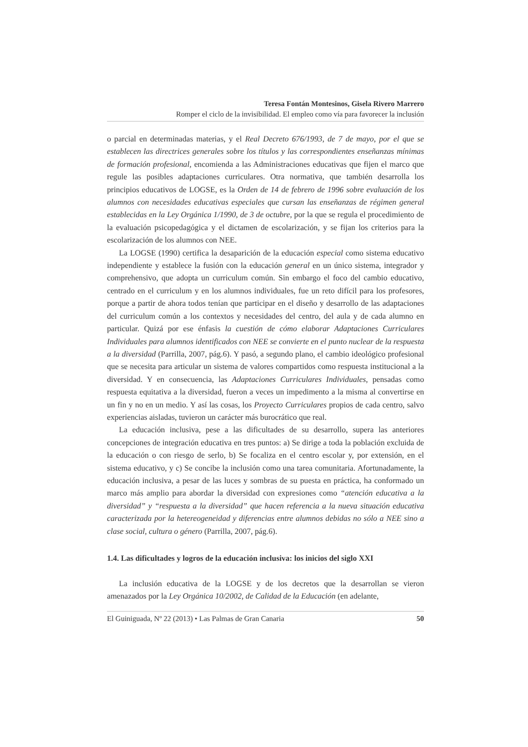Teresa Fontán Montesinos, Gisela Rivero Marrero
Romper el ciclo de la invisibilidad. El empleo como vía para favorecer la inclusión
o parcial en determinadas materias, y el Real Decreto 676/1993, de 7 de mayo, por el que se establecen las directrices generales sobre los títulos y las correspondientes enseñanzas mínimas de formación profesional, encomienda a las Administraciones educativas que fijen el marco que regule las posibles adaptaciones curriculares. Otra normativa, que también desarrolla los principios educativos de LOGSE, es la Orden de 14 de febrero de 1996 sobre evaluación de los alumnos con necesidades educativas especiales que cursan las enseñanzas de régimen general establecidas en la Ley Orgánica 1/1990, de 3 de octubre, por la que se regula el procedimiento de la evaluación psicopedagógica y el dictamen de escolarización, y se fijan los criterios para la escolarización de los alumnos con NEE.
La LOGSE (1990) certifica la desaparición de la educación especial como sistema educativo independiente y establece la fusión con la educación general en un único sistema, integrador y comprehensivo, que adopta un curriculum común. Sin embargo el foco del cambio educativo, centrado en el curriculum y en los alumnos individuales, fue un reto difícil para los profesores, porque a partir de ahora todos tenían que participar en el diseño y desarrollo de las adaptaciones del curriculum común a los contextos y necesidades del centro, del aula y de cada alumno en particular. Quizá por ese énfasis la cuestión de cómo elaborar Adaptaciones Curriculares Individuales para alumnos identificados con NEE se convierte en el punto nuclear de la respuesta a la diversidad (Parrilla, 2007, pág.6). Y pasó, a segundo plano, el cambio ideológico profesional que se necesita para articular un sistema de valores compartidos como respuesta institucional a la diversidad. Y en consecuencia, las Adaptaciones Curriculares Individuales, pensadas como respuesta equitativa a la diversidad, fueron a veces un impedimento a la misma al convertirse en un fin y no en un medio. Y así las cosas, los Proyecto Curriculares propios de cada centro, salvo experiencias aisladas, tuvieron un carácter más burocrático que real.
La educación inclusiva, pese a las dificultades de su desarrollo, supera las anteriores concepciones de integración educativa en tres puntos: a) Se dirige a toda la población excluida de la educación o con riesgo de serlo, b) Se focaliza en el centro escolar y, por extensión, en el sistema educativo, y c) Se concibe la inclusión como una tarea comunitaria. Afortunadamente, la educación inclusiva, a pesar de las luces y sombras de su puesta en práctica, ha conformado un marco más amplio para abordar la diversidad con expresiones como “atención educativa a la diversidad” y “respuesta a la diversidad” que hacen referencia a la nueva situación educativa caracterizada por la hetereogeneidad y diferencias entre alumnos debidas no sólo a NEE sino a clase social, cultura o género (Parrilla, 2007, pág.6).
1.4. Las dificultades y logros de la educación inclusiva: los inicios del siglo XXI
La inclusión educativa de la LOGSE y de los decretos que la desarrollan se vieron amenazados por la Ley Orgánica 10/2002, de Calidad de la Educación (en adelante,
El Guiniguada, Nº 22 (2013) • Las Palmas de Gran Canaria 50